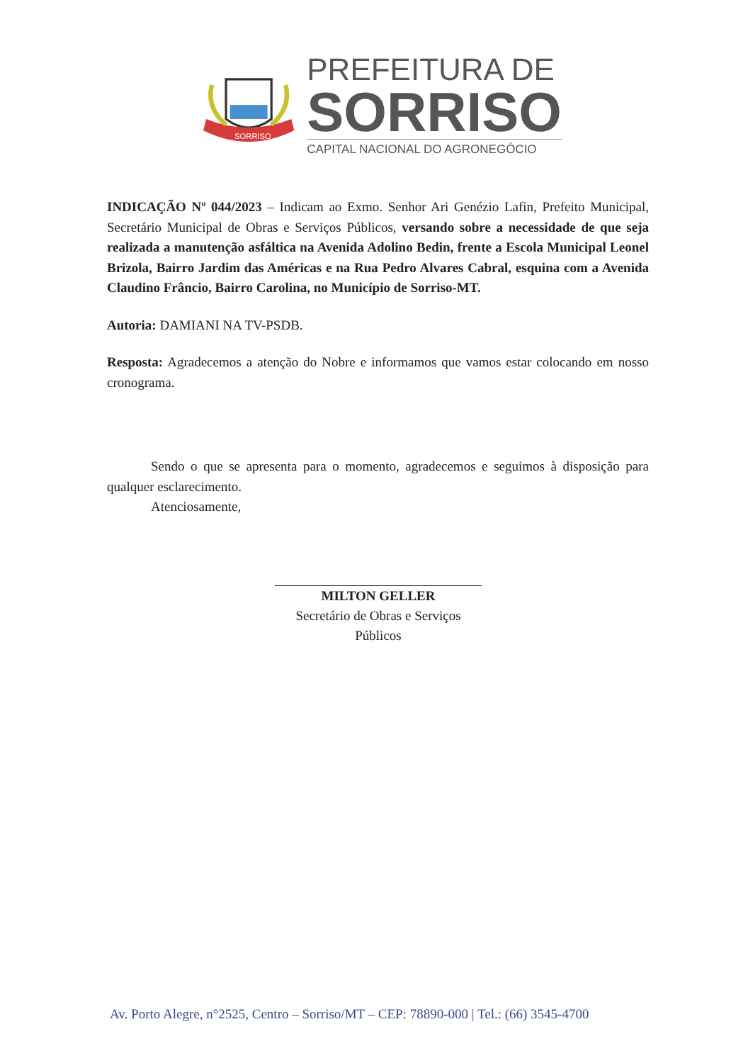SORRISO
PREFEITURA DE
SORRISO
CAPITAL NACIONAL DO AGRONEGÓCIO
INDICAÇÃO Nº 044/2023 – Indicam ao Exmo. Senhor Ari Genézio Lafin, Prefeito Municipal, Secretário Municipal de Obras e Serviços Públicos, versando sobre a necessidade de que seja realizada a manutenção asfáltica na Avenida Adolino Bedin, frente a Escola Municipal Leonel Brizola, Bairro Jardim das Américas e na Rua Pedro Alvares Cabral, esquina com a Avenida Claudino Frâncio, Bairro Carolina, no Município de Sorriso-MT.
Autoria: DAMIANI NA TV-PSDB.
Resposta: Agradecemos a atenção do Nobre e informamos que vamos estar colocando em nosso cronograma.
Sendo o que se apresenta para o momento, agradecemos e seguimos à disposição para qualquer esclarecimento.
Atenciosamente,
MILTON GELLER
Secretário de Obras e Serviços Públicos
Av. Porto Alegre, n°2525, Centro – Sorriso/MT – CEP: 78890-000 | Tel.: (66) 3545-4700